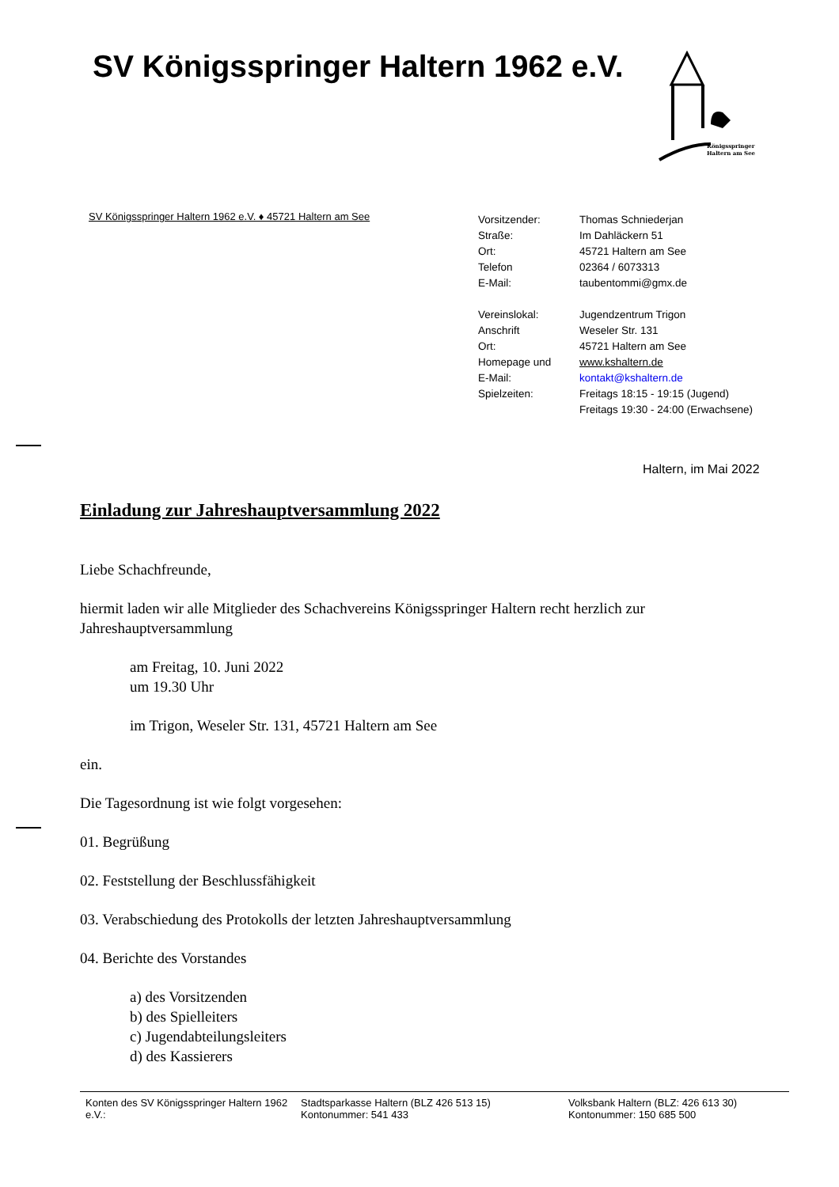SV Königsspringer Haltern 1962 e.V.
Königsspringer
Haltern am See
SV Königsspringer Haltern 1962 e.V. ♦ 45721 Haltern am See
| Vorsitzender: | Thomas Schniederjan |
| Straße: | Im Dahläckern 51 |
| Ort: | 45721 Haltern am See |
| Telefon | 02364 / 6073313 |
| E-Mail: | taubentommi@gmx.de |
| Vereinslokal: | Jugendzentrum Trigon |
| Anschrift | Weseler Str. 131 |
| Ort: | 45721 Haltern am See |
| Homepage und | www.kshaltern.de |
| E-Mail: | kontakt@kshaltern.de |
| Spielzeiten: | Freitags 18:15 - 19:15 (Jugend) Freitags 19:30 - 24:00 (Erwachsene) |
Haltern, im Mai 2022
Einladung zur Jahreshauptversammlung 2022
Liebe Schachfreunde,
hiermit laden wir alle Mitglieder des Schachvereins Königsspringer Haltern recht herzlich zur Jahreshauptversammlung
am Freitag, 10. Juni 2022
um 19.30 Uhr
im Trigon, Weseler Str. 131, 45721 Haltern am See
ein.
Die Tagesordnung ist wie folgt vorgesehen:
01. Begrüßung
02. Feststellung der Beschlussfähigkeit
03. Verabschiedung des Protokolls der letzten Jahreshauptversammlung
04. Berichte des Vorstandes
a) des Vorsitzenden
b) des Spielleiters
c) Jugendabteilungsleiters
d) des Kassierers
Konten des SV Königsspringer Haltern 1962 e.V.:
Stadtsparkasse Haltern (BLZ 426 513 15)
Kontonummer: 541 433
Volksbank Haltern (BLZ: 426 613 30)
Kontonummer: 150 685 500